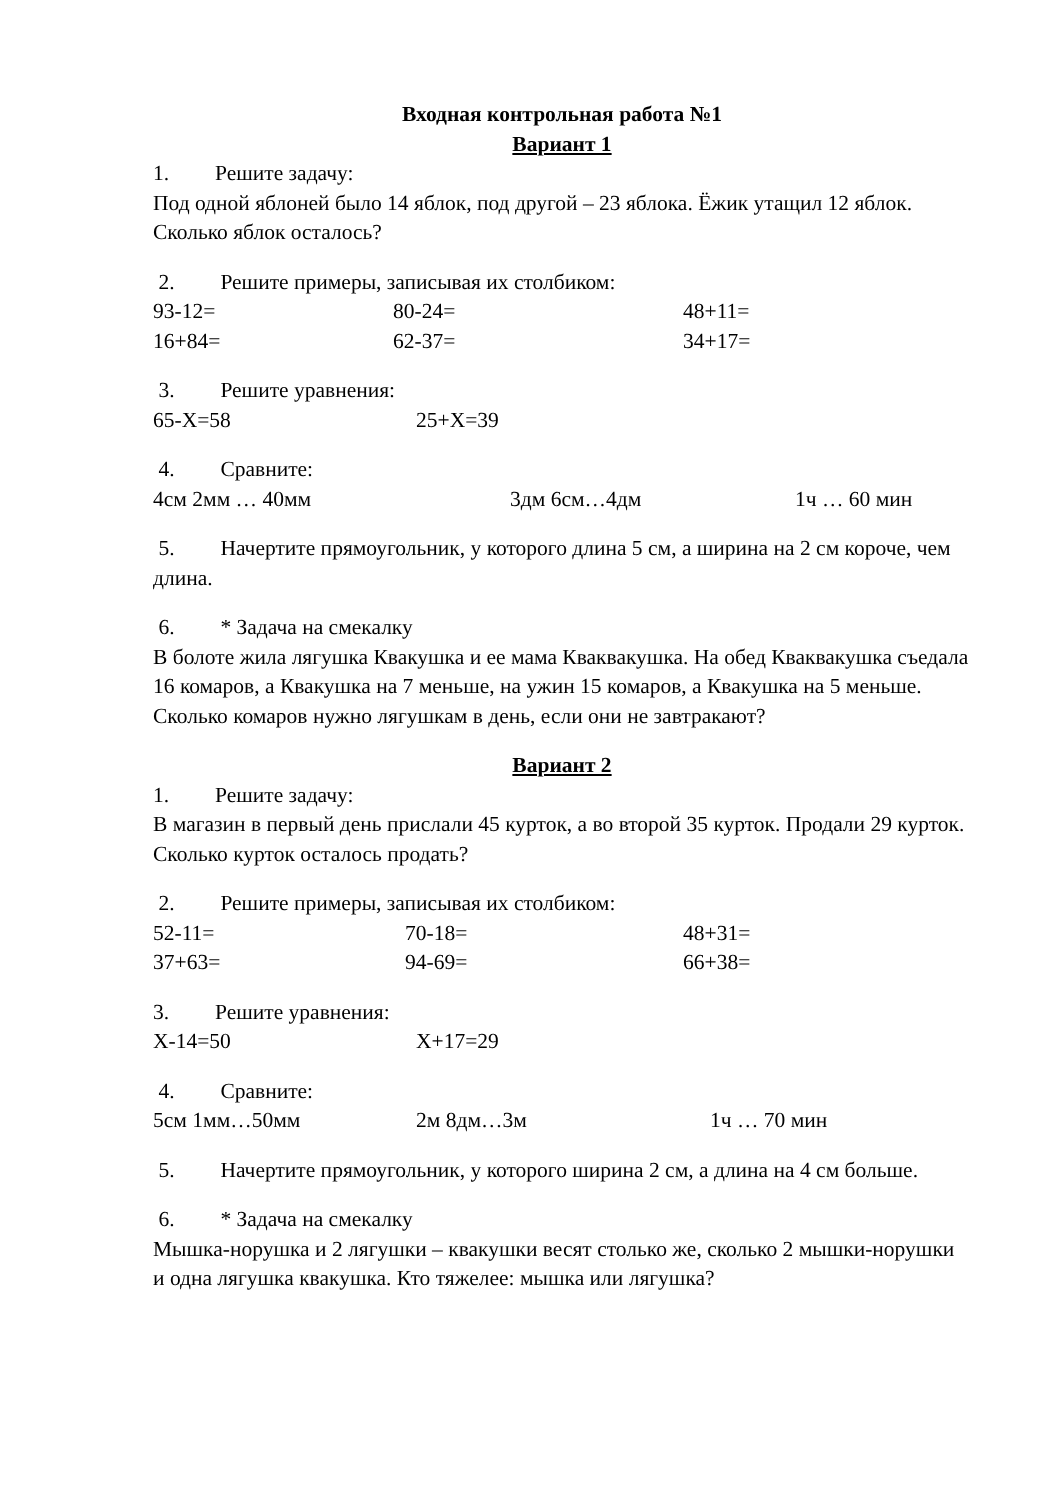Входная контрольная работа №1
Вариант 1
1. Решите задачу:
Под одной яблоней было 14 яблок, под другой – 23 яблока. Ёжик утащил 12 яблок. Сколько яблок осталось?
2. Решите примеры, записывая их столбиком:
93-12= 80-24= 48+11=
16+84= 62-37= 34+17=
3. Решите уравнения:
65-X=58 25+X=39
4. Сравните:
4см 2мм … 40мм 3дм 6см…4дм 1ч … 60 мин
5. Начертите прямоугольник, у которого длина 5 см, а ширина на 2 см короче, чем длина.
6. * Задача на смекалку
В болоте жила лягушка Квакушка и ее мама Кваквакушка. На обед Кваквакушка съедала 16 комаров, а Квакушка на 7 меньше, на ужин 15 комаров, а Квакушка на 5 меньше. Сколько комаров нужно лягушкам в день, если они не завтракают?
Вариант 2
1. Решите задачу:
В магазин в первый день прислали 45 курток, а во второй 35 курток. Продали 29 курток. Сколько курток осталось продать?
2. Решите примеры, записывая их столбиком:
52-11= 70-18= 48+31=
37+63= 94-69= 66+38=
3. Решите уравнения:
X-14=50 X+17=29
4. Сравните:
5см 1мм…50мм 2м 8дм…3м 1ч … 70 мин
5. Начертите прямоугольник, у которого ширина 2 см, а длина на 4 см больше.
6. * Задача на смекалку
Мышка-норушка и 2 лягушки – квакушки весят столько же, сколько 2 мышки-норушки и одна лягушка квакушка. Кто тяжелее: мышка или лягушка?